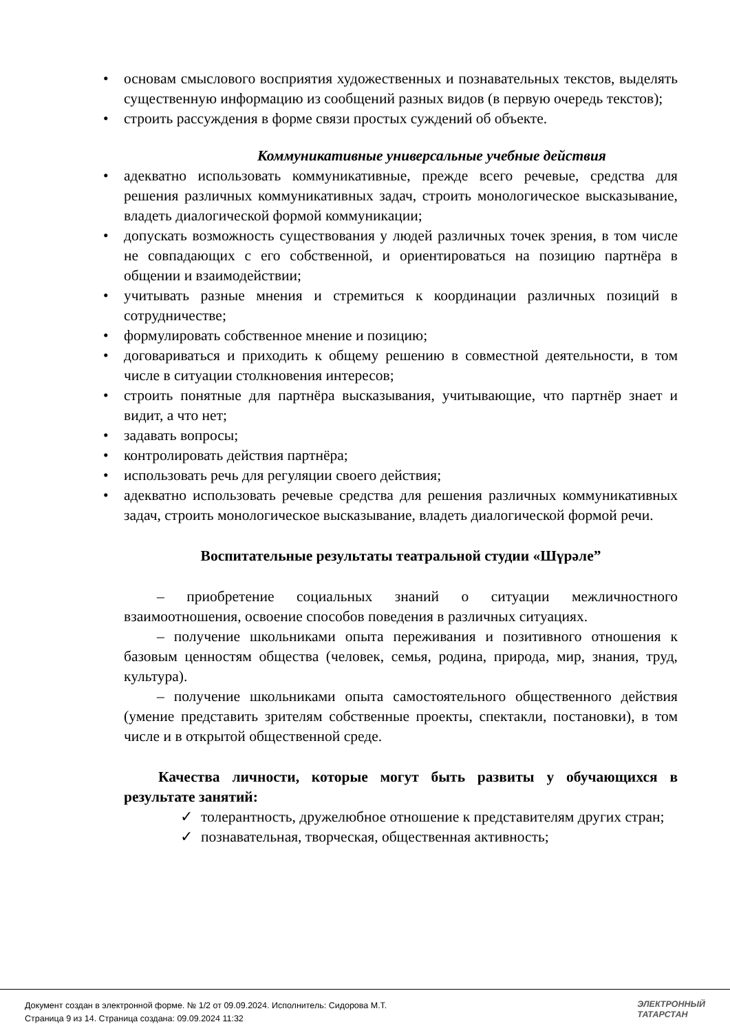• основам смыслового восприятия художественных и познавательных текстов, выделять существенную информацию из сообщений разных видов (в первую очередь текстов);
• строить рассуждения в форме связи простых суждений об объекте.
Коммуникативные универсальные учебные действия
• адекватно использовать коммуникативные, прежде всего речевые, средства для решения различных коммуникативных задач, строить монологическое высказывание, владеть диалогической формой коммуникации;
• допускать возможность существования у людей различных точек зрения, в том числе не совпадающих с его собственной, и ориентироваться на позицию партнёра в общении и взаимодействии;
• учитывать разные мнения и стремиться к координации различных позиций в сотрудничестве;
• формулировать собственное мнение и позицию;
• договариваться и приходить к общему решению в совместной деятельности, в том числе в ситуации столкновения интересов;
• строить понятные для партнёра высказывания, учитывающие, что партнёр знает и видит, а что нет;
• задавать вопросы;
• контролировать действия партнёра;
• использовать речь для регуляции своего действия;
• адекватно использовать речевые средства для решения различных коммуникативных задач, строить монологическое высказывание, владеть диалогической формой речи.
Воспитательные результаты театральной студии «Шүрәле”
– приобретение социальных знаний о ситуации межличностного взаимоотношения, освоение способов поведения в различных ситуациях.
– получение школьниками опыта переживания и позитивного отношения к базовым ценностям общества (человек, семья, родина, природа, мир, знания, труд, культура).
– получение школьниками опыта самостоятельного общественного действия (умение представить зрителям собственные проекты, спектакли, постановки), в том числе и в открытой общественной среде.
Качества личности, которые могут быть развиты у обучающихся в результате занятий:
✓ толерантность, дружелюбное отношение к представителям других стран;
✓ познавательная, творческая, общественная активность;
Документ создан в электронной форме. № 1/2 от 09.09.2024. Исполнитель: Сидорова М.Т.
Страница 9 из 14. Страница создана: 09.09.2024 11:32
ЭЛЕКТРОННЫЙ
ТАТАРСТАН